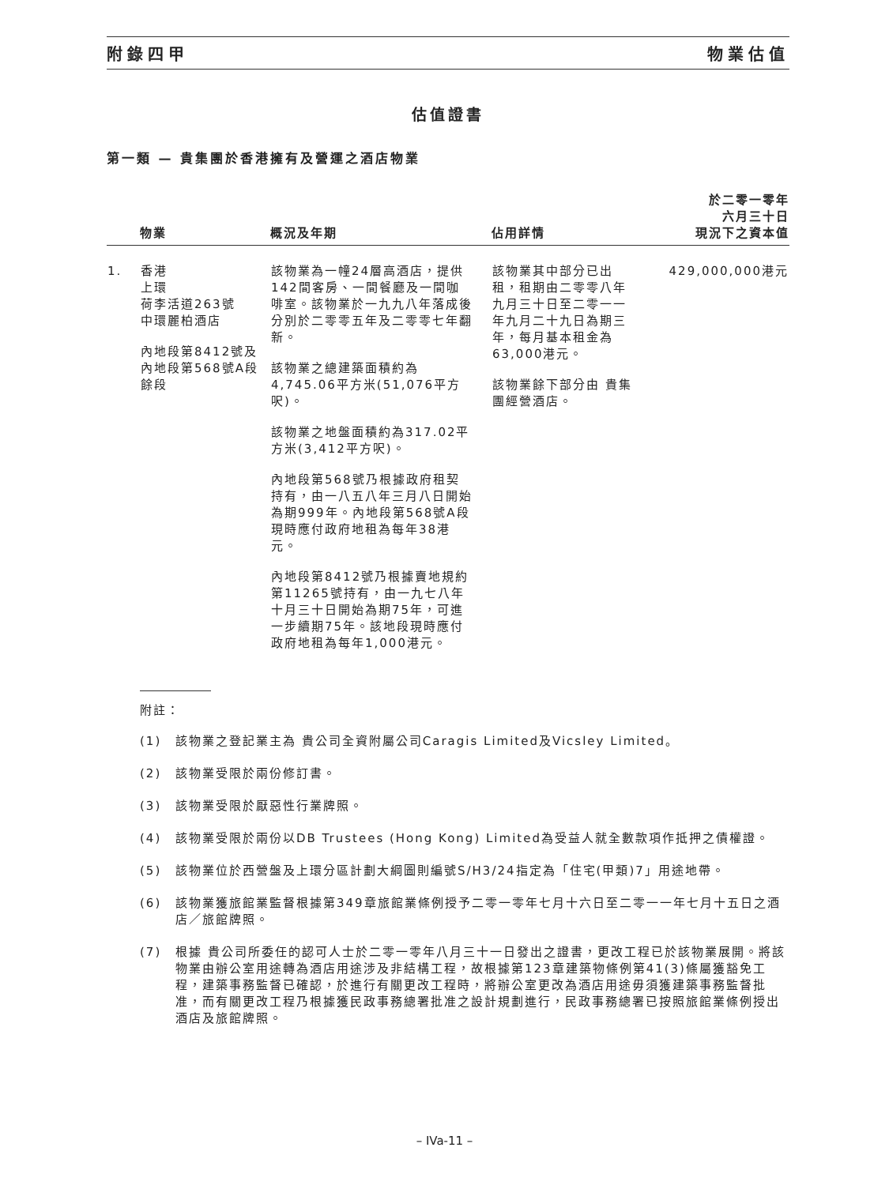附錄四甲 物業估值
估值證書
第一類 — 貴集團於香港擁有及營運之酒店物業
| | 物業 | 概況及年期 | 佔用詳情 | 於二零一零年 六月三十日 現況下之資本值 |
| --- | --- | --- | --- | --- |
| 1. | 香港 上環 荷李活道263號 中環麗柏酒店 內地段第8412號及內地段第568號A段餘段 | 該物業為一幢24層高酒店，提供142間客房、一間餐廳及一間咖啡室。該物業於一九九八年落成後分別於二零零五年及二零零七年翻新。 該物業之總建築面積約為4,745.06平方米(51,076平方呎)。 該物業之地盤面積約為317.02平方米(3,412平方呎)。 內地段第568號乃根據政府租契持有，由一八五八年三月八日開始為期999年。內地段第568號A段現時應付政府地租為每年38港元。 內地段第8412號乃根據賣地規約第11265號持有，由一九七八年十月三十日開始為期75年，可進一步續期75年。該地段現時應付政府地租為每年1,000港元。 | 該物業其中部分已出租，租期由二零零八年九月三十日至二零一一年九月二十九日為期三年，每月基本租金為63,000港元。 該物業餘下部分由 貴集團經營酒店。 | 429,000,000港元 |
附註：
(1) 該物業之登記業主為 貴公司全資附屬公司Caragis Limited及Vicsley Limited。
(2) 該物業受限於兩份修訂書。
(3) 該物業受限於厭惡性行業牌照。
(4) 該物業受限於兩份以DB Trustees (Hong Kong) Limited為受益人就全數款項作抵押之債權證。
(5) 該物業位於西營盤及上環分區計劃大綱圖則編號S/H3/24指定為「住宅(甲類)7」用途地帶。
(6) 該物業獲旅館業監督根據第349章旅館業條例授予二零一零年七月十六日至二零一一年七月十五日之酒店／旅館牌照。
(7) 根據 貴公司所委任的認可人士於二零一零年八月三十一日發出之證書，更改工程已於該物業展開。將該物業由辦公室用途轉為酒店用途涉及非結構工程，故根據第123章建築物條例第41(3)條屬獲豁免工程，建築事務監督已確認，於進行有關更改工程時，將辦公室更改為酒店用途毋須獲建築事務監督批准，而有關更改工程乃根據獲民政事務總署批准之設計規劃進行，民政事務總署已按照旅館業條例授出酒店及旅館牌照。
– IVa-11 –